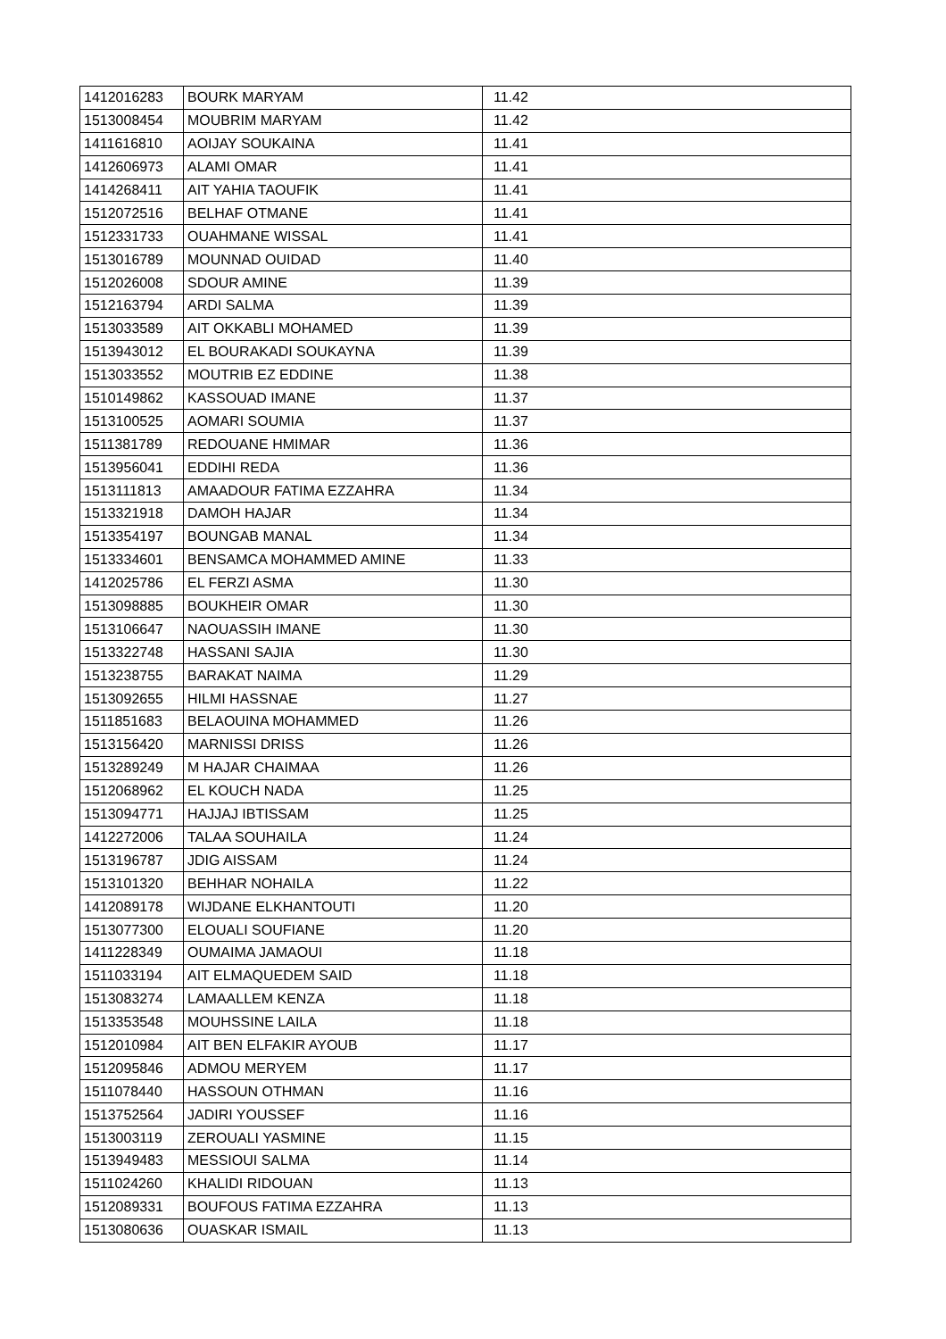| 1412016283 | BOURK MARYAM | 11.42 |
| 1513008454 | MOUBRIM MARYAM | 11.42 |
| 1411616810 | AOIJAY SOUKAINA | 11.41 |
| 1412606973 | ALAMI OMAR | 11.41 |
| 1414268411 | AIT YAHIA TAOUFIK | 11.41 |
| 1512072516 | BELHAF OTMANE | 11.41 |
| 1512331733 | OUAHMANE WISSAL | 11.41 |
| 1513016789 | MOUNNAD OUIDAD | 11.40 |
| 1512026008 | SDOUR AMINE | 11.39 |
| 1512163794 | ARDI SALMA | 11.39 |
| 1513033589 | AIT OKKABLI MOHAMED | 11.39 |
| 1513943012 | EL BOURAKADI SOUKAYNA | 11.39 |
| 1513033552 | MOUTRIB EZ EDDINE | 11.38 |
| 1510149862 | KASSOUAD IMANE | 11.37 |
| 1513100525 | AOMARI SOUMIA | 11.37 |
| 1511381789 | REDOUANE HMIMAR | 11.36 |
| 1513956041 | EDDIHI REDA | 11.36 |
| 1513111813 | AMAADOUR FATIMA EZZAHRA | 11.34 |
| 1513321918 | DAMOH HAJAR | 11.34 |
| 1513354197 | BOUNGAB MANAL | 11.34 |
| 1513334601 | BENSAMCA MOHAMMED AMINE | 11.33 |
| 1412025786 | EL FERZI ASMA | 11.30 |
| 1513098885 | BOUKHEIR OMAR | 11.30 |
| 1513106647 | NAOUASSIH IMANE | 11.30 |
| 1513322748 | HASSANI SAJIA | 11.30 |
| 1513238755 | BARAKAT NAIMA | 11.29 |
| 1513092655 | HILMI HASSNAE | 11.27 |
| 1511851683 | BELAOUINA MOHAMMED | 11.26 |
| 1513156420 | MARNISSI DRISS | 11.26 |
| 1513289249 | M HAJAR CHAIMAA | 11.26 |
| 1512068962 | EL KOUCH NADA | 11.25 |
| 1513094771 | HAJJAJ IBTISSAM | 11.25 |
| 1412272006 | TALAA SOUHAILA | 11.24 |
| 1513196787 | JDIG AISSAM | 11.24 |
| 1513101320 | BEHHAR NOHAILA | 11.22 |
| 1412089178 | WIJDANE ELKHANTOUTI | 11.20 |
| 1513077300 | ELOUALI SOUFIANE | 11.20 |
| 1411228349 | OUMAIMA JAMAOUI | 11.18 |
| 1511033194 | AIT ELMAQUEDEM SAID | 11.18 |
| 1513083274 | LAMAALLEM KENZA | 11.18 |
| 1513353548 | MOUHSSINE LAILA | 11.18 |
| 1512010984 | AIT BEN ELFAKIR AYOUB | 11.17 |
| 1512095846 | ADMOU MERYEM | 11.17 |
| 1511078440 | HASSOUN OTHMAN | 11.16 |
| 1513752564 | JADIRI YOUSSEF | 11.16 |
| 1513003119 | ZEROUALI YASMINE | 11.15 |
| 1513949483 | MESSIOUI SALMA | 11.14 |
| 1511024260 | KHALIDI RIDOUAN | 11.13 |
| 1512089331 | BOUFOUS FATIMA EZZAHRA | 11.13 |
| 1513080636 | OUASKAR ISMAIL | 11.13 |